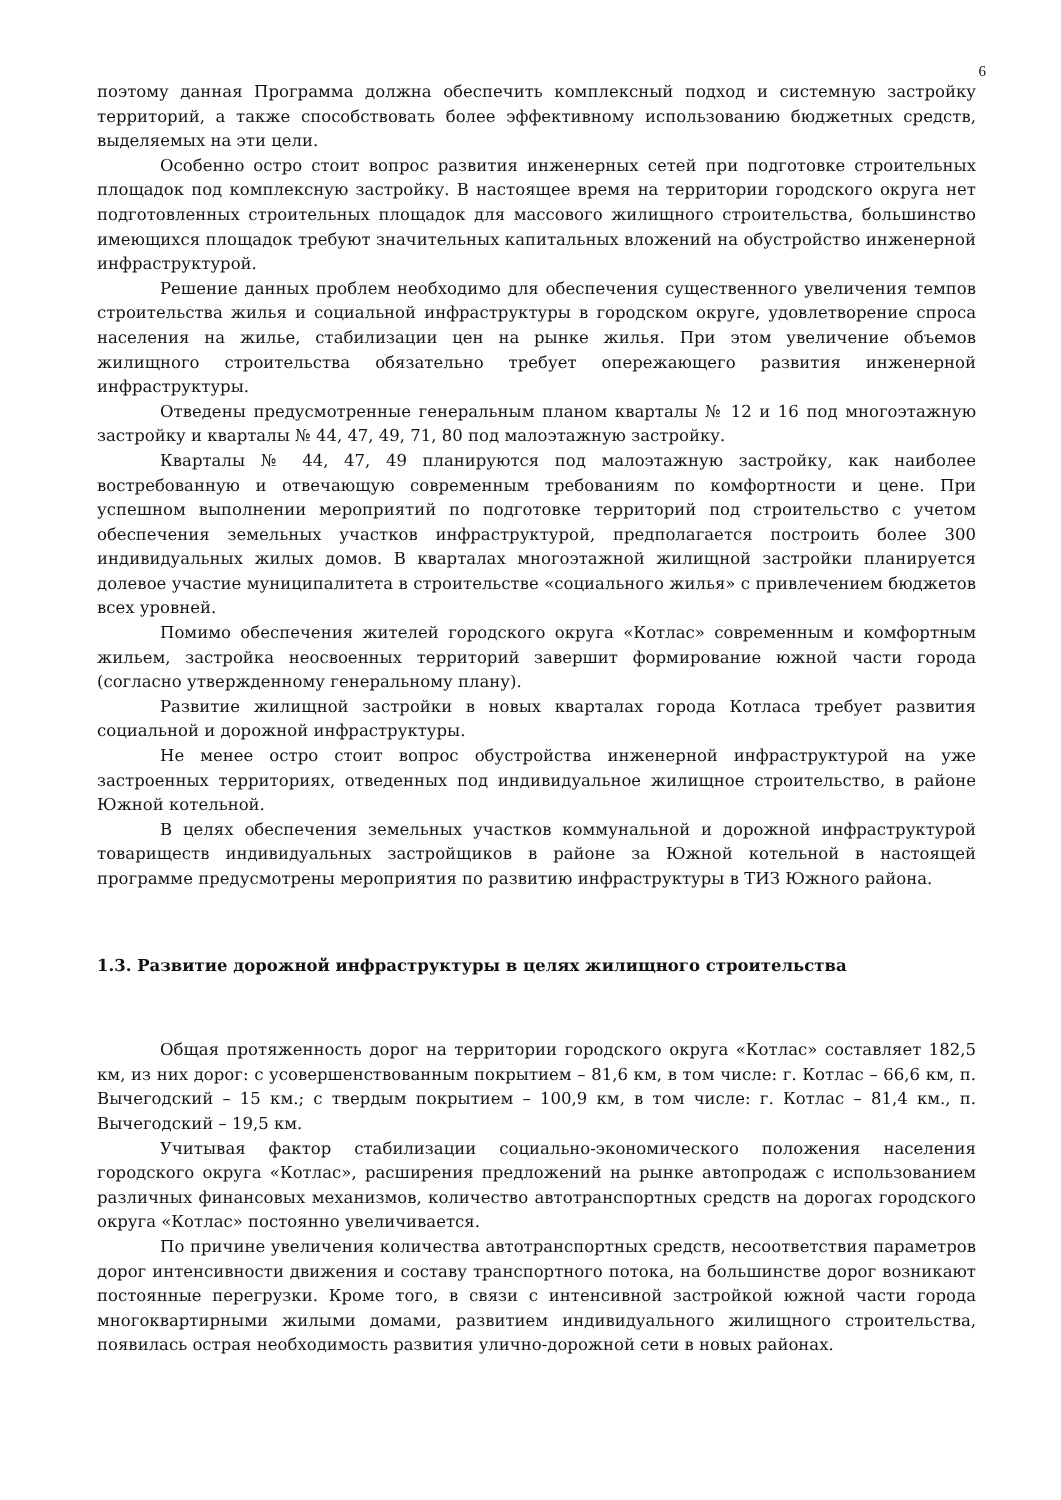6
поэтому данная Программа должна обеспечить комплексный подход и системную застройку территорий, а также способствовать более эффективному использованию бюджетных средств, выделяемых на эти цели.
Особенно остро стоит вопрос развития инженерных сетей при подготовке строительных площадок под комплексную застройку. В настоящее время на территории городского округа нет подготовленных строительных площадок для массового жилищного строительства, большинство имеющихся площадок требуют значительных капитальных вложений на обустройство инженерной инфраструктурой.
Решение данных проблем необходимо для обеспечения существенного увеличения темпов строительства жилья и социальной инфраструктуры в городском округе, удовлетворение спроса населения на жилье, стабилизации цен на рынке жилья. При этом увеличение объемов жилищного строительства обязательно требует опережающего развития инженерной инфраструктуры.
Отведены предусмотренные генеральным планом кварталы № 12 и 16 под многоэтажную застройку и кварталы № 44, 47, 49, 71, 80 под малоэтажную застройку.
Кварталы № 44, 47, 49 планируются под малоэтажную застройку, как наиболее востребованную и отвечающую современным требованиям по комфортности и цене. При успешном выполнении мероприятий по подготовке территорий под строительство с учетом обеспечения земельных участков инфраструктурой, предполагается построить более 300 индивидуальных жилых домов. В кварталах многоэтажной жилищной застройки планируется долевое участие муниципалитета в строительстве «социального жилья» с привлечением бюджетов всех уровней.
Помимо обеспечения жителей городского округа «Котлас» современным и комфортным жильем, застройка неосвоенных территорий завершит формирование южной части города (согласно утвержденному генеральному плану).
Развитие жилищной застройки в новых кварталах города Котласа требует развития социальной и дорожной инфраструктуры.
Не менее остро стоит вопрос обустройства инженерной инфраструктурой на уже застроенных территориях, отведенных под индивидуальное жилищное строительство, в районе Южной котельной.
В целях обеспечения земельных участков коммунальной и дорожной инфраструктурой товариществ индивидуальных застройщиков в районе за Южной котельной в настоящей программе предусмотрены мероприятия по развитию инфраструктуры в ТИЗ Южного района.
1.3. Развитие дорожной инфраструктуры в целях жилищного строительства
Общая протяженность дорог на территории городского округа «Котлас» составляет 182,5 км, из них дорог: с усовершенствованным покрытием – 81,6 км, в том числе: г. Котлас – 66,6 км, п. Вычегодский – 15 км.; с твердым покрытием – 100,9 км, в том числе: г. Котлас – 81,4 км., п. Вычегодский – 19,5 км.
Учитывая фактор стабилизации социально-экономического положения населения городского округа «Котлас», расширения предложений на рынке автопродаж с использованием различных финансовых механизмов, количество автотранспортных средств на дорогах городского округа «Котлас» постоянно увеличивается.
По причине увеличения количества автотранспортных средств, несоответствия параметров дорог интенсивности движения и составу транспортного потока, на большинстве дорог возникают постоянные перегрузки. Кроме того, в связи с интенсивной застройкой южной части города многоквартирными жилыми домами, развитием индивидуального жилищного строительства, появилась острая необходимость развития улично-дорожной сети в новых районах.